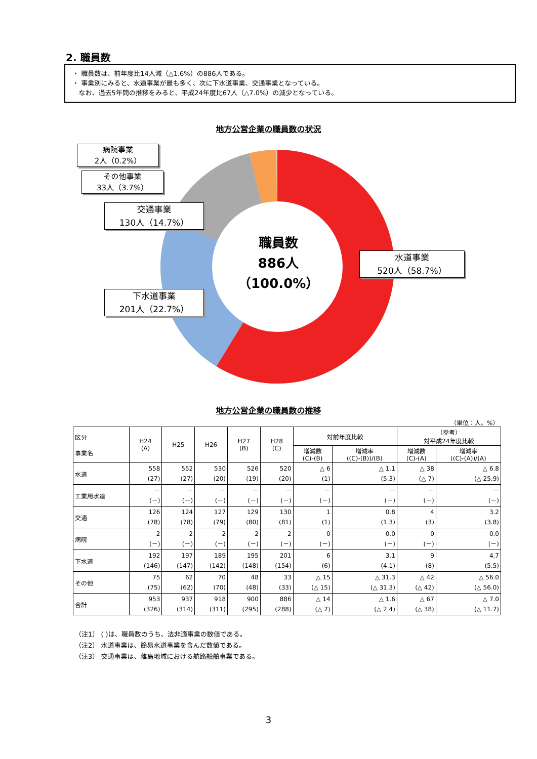2. 職員数
・ 職員数は、前年度比14人減（△1.6%）の886人である。
・ 事業別にみると、水道事業が最も多く、次に下水道事業、交通事業となっている。
なお、過去5年間の推移をみると、平成24年度比67人（△7.0%）の減少となっている。
地方公営企業の職員数の状況
職員数
886人
（100.0%）
病院事業
2人（0.2%）
その他事業
33人（3.7%）
交通事業
130人（14.7%）
水道事業
520人（58.7%）
下水道事業
201人（22.7%）
地方公営企業の職員数の推移
（単位：人、%）
| 区分 事業名 | H24 (A) | H25 | H26 | H27 (B) | H28 (C) | 対前年度比較 | | （参考） 対平成24年度比較 | |
| --- | --- | --- | --- | --- | --- | --- | --- | --- | --- |
| | | | | | | 増減数 (C)-(B) | 増減率 ((C)-(B))/(B) | 増減数 (C)-(A) | 増減率 ((C)-(A))/(A) |
| 水道 | 558 (27) | 552 (27) | 530 (20) | 526 (19) | 520 (20) | △ 6 (1) | △ 1.1 (5.3) | △ 38 (△ 7) | △ 6.8 (△ 25.9) |
| 工業用水道 | － (－) | － (－) | － (－) | － (－) | － (－) | － (－) | － (－) | － (－) | － (－) |
| 交通 | 126 (78) | 124 (78) | 127 (79) | 129 (80) | 130 (81) | 1 (1) | 0.8 (1.3) | 4 (3) | 3.2 (3.8) |
| 病院 | 2 (－) | 2 (－) | 2 (－) | 2 (－) | 2 (－) | 0 (－) | 0.0 (－) | 0 (－) | 0.0 (－) |
| 下水道 | 192 (146) | 197 (147) | 189 (142) | 195 (148) | 201 (154) | 6 (6) | 3.1 (4.1) | 9 (8) | 4.7 (5.5) |
| その他 | 75 (75) | 62 (62) | 70 (70) | 48 (48) | 33 (33) | △ 15 (△ 15) | △ 31.3 (△ 31.3) | △ 42 (△ 42) | △ 56.0 (△ 56.0) |
| 合計 | 953 (326) | 937 (314) | 918 (311) | 900 (295) | 886 (288) | △ 14 (△ 7) | △ 1.6 (△ 2.4) | △ 67 (△ 38) | △ 7.0 (△ 11.7) |
（注1） ( )は、職員数のうち、法非適事業の数値である。
（注2） 水道事業は、簡易水道事業を含んだ数値である。
（注3） 交通事業は、離島地域における航路船舶事業である。
3